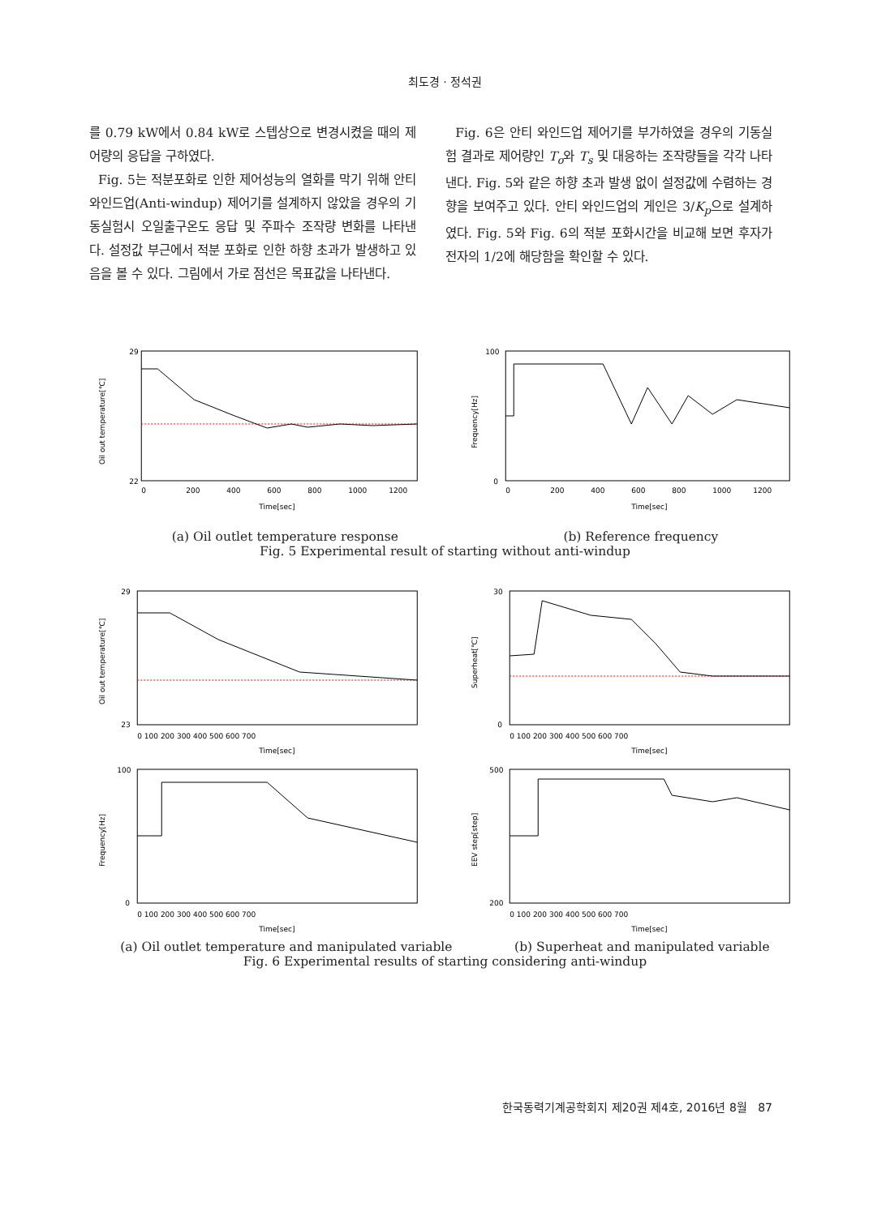최도경 · 정석권
를 0.79 kW에서 0.84 kW로 스텝상으로 변경시켰을 때의 제어량의 응답을 구하였다.
Fig. 5는 적분포화로 인한 제어성능의 열화를 막기 위해 안티 와인드업(Anti-windup) 제어기를 설계하지 않았을 경우의 기동실험시 오일출구온도 응답 및 주파수 조작량 변화를 나타낸다. 설정값 부근에서 적분 포화로 인한 하향 초과가 발생하고 있음을 볼 수 있다. 그림에서 가로 점선은 목표값을 나타낸다.
Fig. 6은 안티 와인드업 제어기를 부가하였을 경우의 기동실험 결과로 제어량인 T<sub>o</sub>와 T<sub>s</sub> 및 대응하는 조작량들을 각각 나타낸다. Fig. 5와 같은 하향 초과 발생 없이 설정값에 수렴하는 경향을 보여주고 있다. 안티 와인드업의 게인은 3/K<sub>p</sub>으로 설계하였다. Fig. 5와 Fig. 6의 적분 포화시간을 비교해 보면 후자가 전자의 1/2에 해당함을 확인할 수 있다.
29
22
Oil out temperature[℃]
0
200
400
600
800
1000
1200
Time[sec]
100
0
Frequency[Hz]
0
200
400
600
800
1000
1200
Time[sec]
(a) Oil outlet temperature response (b) Reference frequency
Fig. 5 Experimental result of starting without anti-windup
29
23
Oil out temperature[℃]
0 100 200 300 400 500 600 700
Time[sec]
30
0
Superheat[℃]
0 100 200 300 400 500 600 700
Time[sec]
100
0
Frequency[Hz]
0 100 200 300 400 500 600 700
Time[sec]
500
200
EEV step[step]
0 100 200 300 400 500 600 700
Time[sec]
(a) Oil outlet temperature and manipulated variable (b) Superheat and manipulated variable
Fig. 6 Experimental results of starting considering anti-windup
한국동력기계공학회지 제20권 제4호, 2016년 8월 87